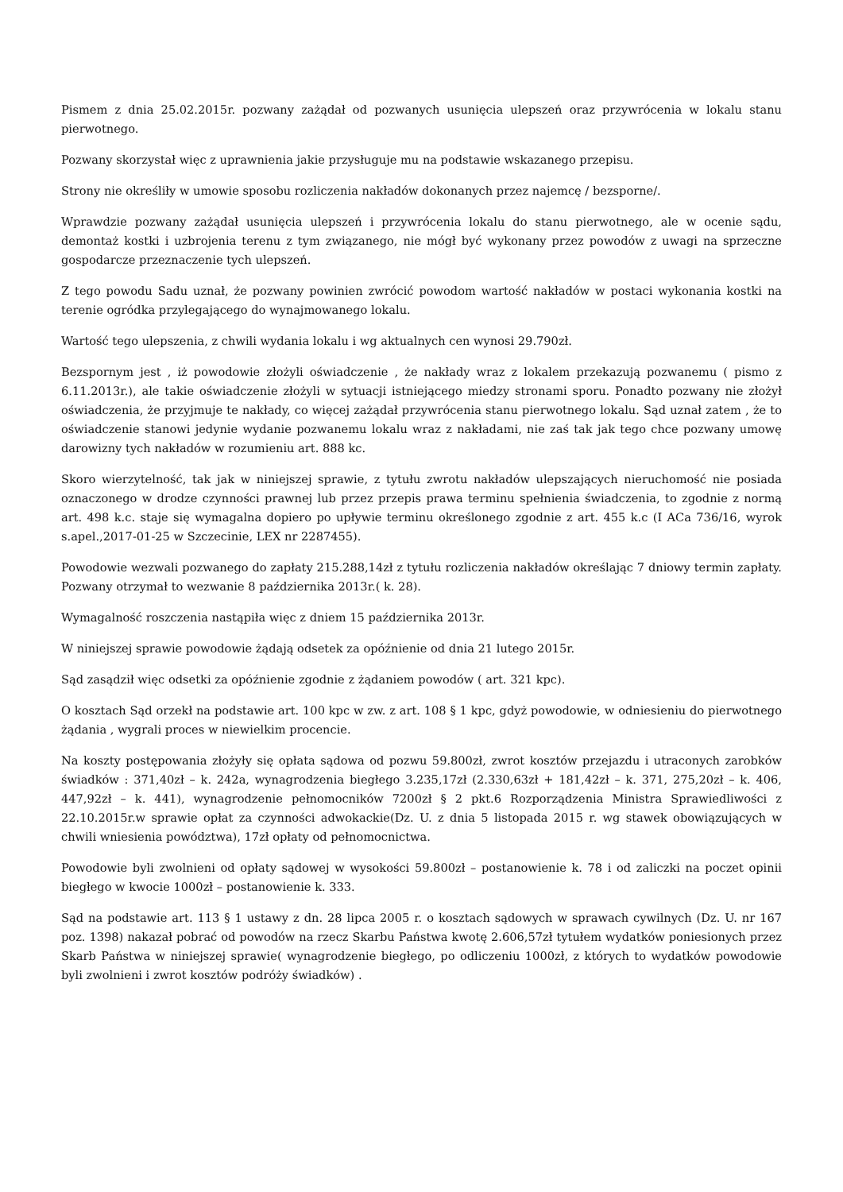Pismem z dnia 25.02.2015r. pozwany zażądał od pozwanych usunięcia ulepszeń oraz przywrócenia w lokalu stanu pierwotnego.
Pozwany skorzystał więc z uprawnienia jakie przysługuje mu na podstawie wskazanego przepisu.
Strony nie określiły w umowie sposobu rozliczenia nakładów dokonanych przez najemcę / bezsporne/.
Wprawdzie pozwany zażądał usunięcia ulepszeń i przywrócenia lokalu do stanu pierwotnego, ale w ocenie sądu, demontaż kostki i uzbrojenia terenu z tym związanego, nie mógł być wykonany przez powodów z uwagi na sprzeczne gospodarcze przeznaczenie tych ulepszeń.
Z tego powodu Sadu uznał, że pozwany powinien zwrócić powodom wartość nakładów w postaci wykonania kostki na terenie ogródka przylegającego do wynajmowanego lokalu.
Wartość tego ulepszenia, z chwili wydania lokalu i wg aktualnych cen wynosi 29.790zł.
Bezspornym jest , iż powodowie złożyli oświadczenie , że nakłady wraz z lokalem przekazują pozwanemu ( pismo z 6.11.2013r.), ale takie oświadczenie złożyli w sytuacji istniejącego miedzy stronami sporu. Ponadto pozwany nie złożył oświadczenia, że przyjmuje te nakłady, co więcej zażądał przywrócenia stanu pierwotnego lokalu. Sąd uznał zatem , że to oświadczenie stanowi jedynie wydanie pozwanemu lokalu wraz z nakładami, nie zaś tak jak tego chce pozwany umowę darowizny tych nakładów w rozumieniu art. 888 kc.
Skoro wierzytelność, tak jak w niniejszej sprawie, z tytułu zwrotu nakładów ulepszających nieruchomość nie posiada oznaczonego w drodze czynności prawnej lub przez przepis prawa terminu spełnienia świadczenia, to zgodnie z normą art. 498 k.c. staje się wymagalna dopiero po upływie terminu określonego zgodnie z art. 455 k.c (I ACa 736/16, wyrok s.apel.,2017-01-25 w Szczecinie, LEX nr 2287455).
Powodowie wezwali pozwanego do zapłaty 215.288,14zł z tytułu rozliczenia nakładów określając 7 dniowy termin zapłaty. Pozwany otrzymał to wezwanie 8 października 2013r.( k. 28).
Wymagalność roszczenia nastąpiła więc z dniem 15 października 2013r.
W niniejszej sprawie powodowie żądają odsetek za opóźnienie od dnia 21 lutego 2015r.
Sąd zasądził więc odsetki za opóźnienie zgodnie z żądaniem powodów ( art. 321 kpc).
O kosztach Sąd orzekł na podstawie art. 100 kpc w zw. z art. 108 § 1 kpc, gdyż powodowie, w odniesieniu do pierwotnego żądania , wygrali proces w niewielkim procencie.
Na koszty postępowania złożyły się opłata sądowa od pozwu 59.800zł, zwrot kosztów przejazdu i utraconych zarobków świadków : 371,40zł – k. 242a, wynagrodzenia biegłego 3.235,17zł (2.330,63zł + 181,42zł – k. 371, 275,20zł – k. 406, 447,92zł – k. 441), wynagrodzenie pełnomocników 7200zł § 2 pkt.6 Rozporządzenia Ministra Sprawiedliwości z 22.10.2015r.w sprawie opłat za czynności adwokackie(Dz. U. z dnia 5 listopada 2015 r. wg stawek obowiązujących w chwili wniesienia powództwa), 17zł opłaty od pełnomocnictwa.
Powodowie byli zwolnieni od opłaty sądowej w wysokości 59.800zł – postanowienie k. 78 i od zaliczki na poczet opinii biegłego w kwocie 1000zł – postanowienie k. 333.
Sąd na podstawie art. 113 § 1 ustawy z dn. 28 lipca 2005 r. o kosztach sądowych w sprawach cywilnych (Dz. U. nr 167 poz. 1398) nakazał pobrać od powodów na rzecz Skarbu Państwa kwotę 2.606,57zł tytułem wydatków poniesionych przez Skarb Państwa w niniejszej sprawie( wynagrodzenie biegłego, po odliczeniu 1000zł, z których to wydatków powodowie byli zwolnieni i zwrot kosztów podróży świadków) .